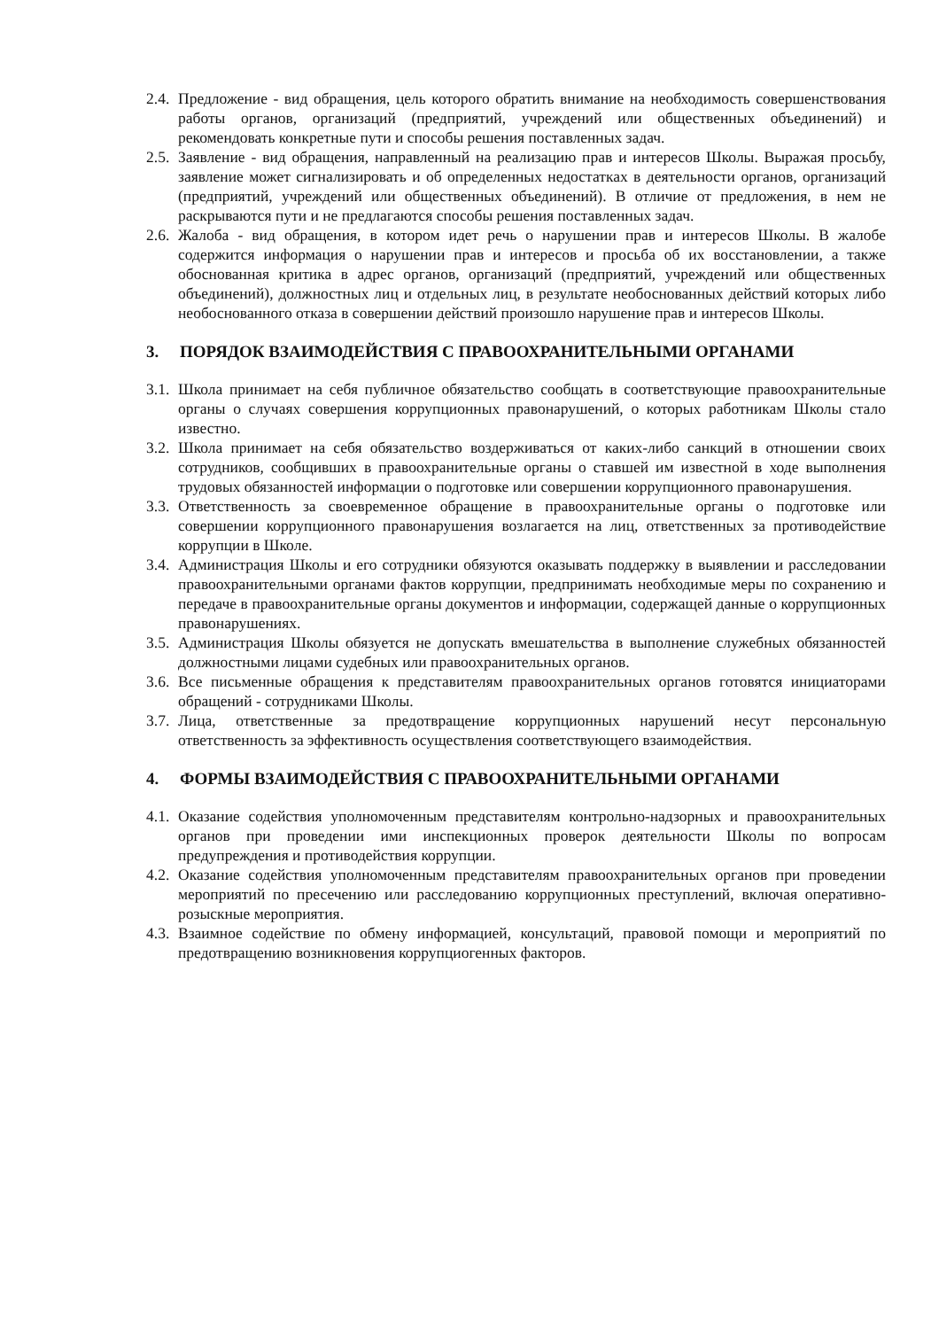2.4. Предложение - вид обращения, цель которого обратить внимание на необходимость совершенствования работы органов, организаций (предприятий, учреждений или общественных объединений) и рекомендовать конкретные пути и способы решения поставленных задач.
2.5. Заявление - вид обращения, направленный на реализацию прав и интересов Школы. Выражая просьбу, заявление может сигнализировать и об определенных недостатках в деятельности органов, организаций (предприятий, учреждений или общественных объединений). В отличие от предложения, в нем не раскрываются пути и не предлагаются способы решения поставленных задач.
2.6. Жалоба - вид обращения, в котором идет речь о нарушении прав и интересов Школы. В жалобе содержится информация о нарушении прав и интересов и просьба об их восстановлении, а также обоснованная критика в адрес органов, организаций (предприятий, учреждений или общественных объединений), должностных лиц и отдельных лиц, в результате необоснованных действий которых либо необоснованного отказа в совершении действий произошло нарушение прав и интересов Школы.
3. ПОРЯДОК ВЗАИМОДЕЙСТВИЯ С ПРАВООХРАНИТЕЛЬНЫМИ ОРГАНАМИ
3.1. Школа принимает на себя публичное обязательство сообщать в соответствующие правоохранительные органы о случаях совершения коррупционных правонарушений, о которых работникам Школы стало известно.
3.2. Школа принимает на себя обязательство воздерживаться от каких-либо санкций в отношении своих сотрудников, сообщивших в правоохранительные органы о ставшей им известной в ходе выполнения трудовых обязанностей информации о подготовке или совершении коррупционного правонарушения.
3.3. Ответственность за своевременное обращение в правоохранительные органы о подготовке или совершении коррупционного правонарушения возлагается на лиц, ответственных за противодействие коррупции в Школе.
3.4. Администрация Школы и его сотрудники обязуются оказывать поддержку в выявлении и расследовании правоохранительными органами фактов коррупции, предпринимать необходимые меры по сохранению и передаче в правоохранительные органы документов и информации, содержащей данные о коррупционных правонарушениях.
3.5. Администрация Школы обязуется не допускать вмешательства в выполнение служебных обязанностей должностными лицами судебных или правоохранительных органов.
3.6. Все письменные обращения к представителям правоохранительных органов готовятся инициаторами обращений - сотрудниками Школы.
3.7. Лица, ответственные за предотвращение коррупционных нарушений несут персональную ответственность за эффективность осуществления соответствующего взаимодействия.
4. ФОРМЫ ВЗАИМОДЕЙСТВИЯ С ПРАВООХРАНИТЕЛЬНЫМИ ОРГАНАМИ
4.1. Оказание содействия уполномоченным представителям контрольно-надзорных и правоохранительных органов при проведении ими инспекционных проверок деятельности Школы по вопросам предупреждения и противодействия коррупции.
4.2. Оказание содействия уполномоченным представителям правоохранительных органов при проведении мероприятий по пресечению или расследованию коррупционных преступлений, включая оперативно-розыскные мероприятия.
4.3. Взаимное содействие по обмену информацией, консультаций, правовой помощи и мероприятий по предотвращению возникновения коррупциогенных факторов.